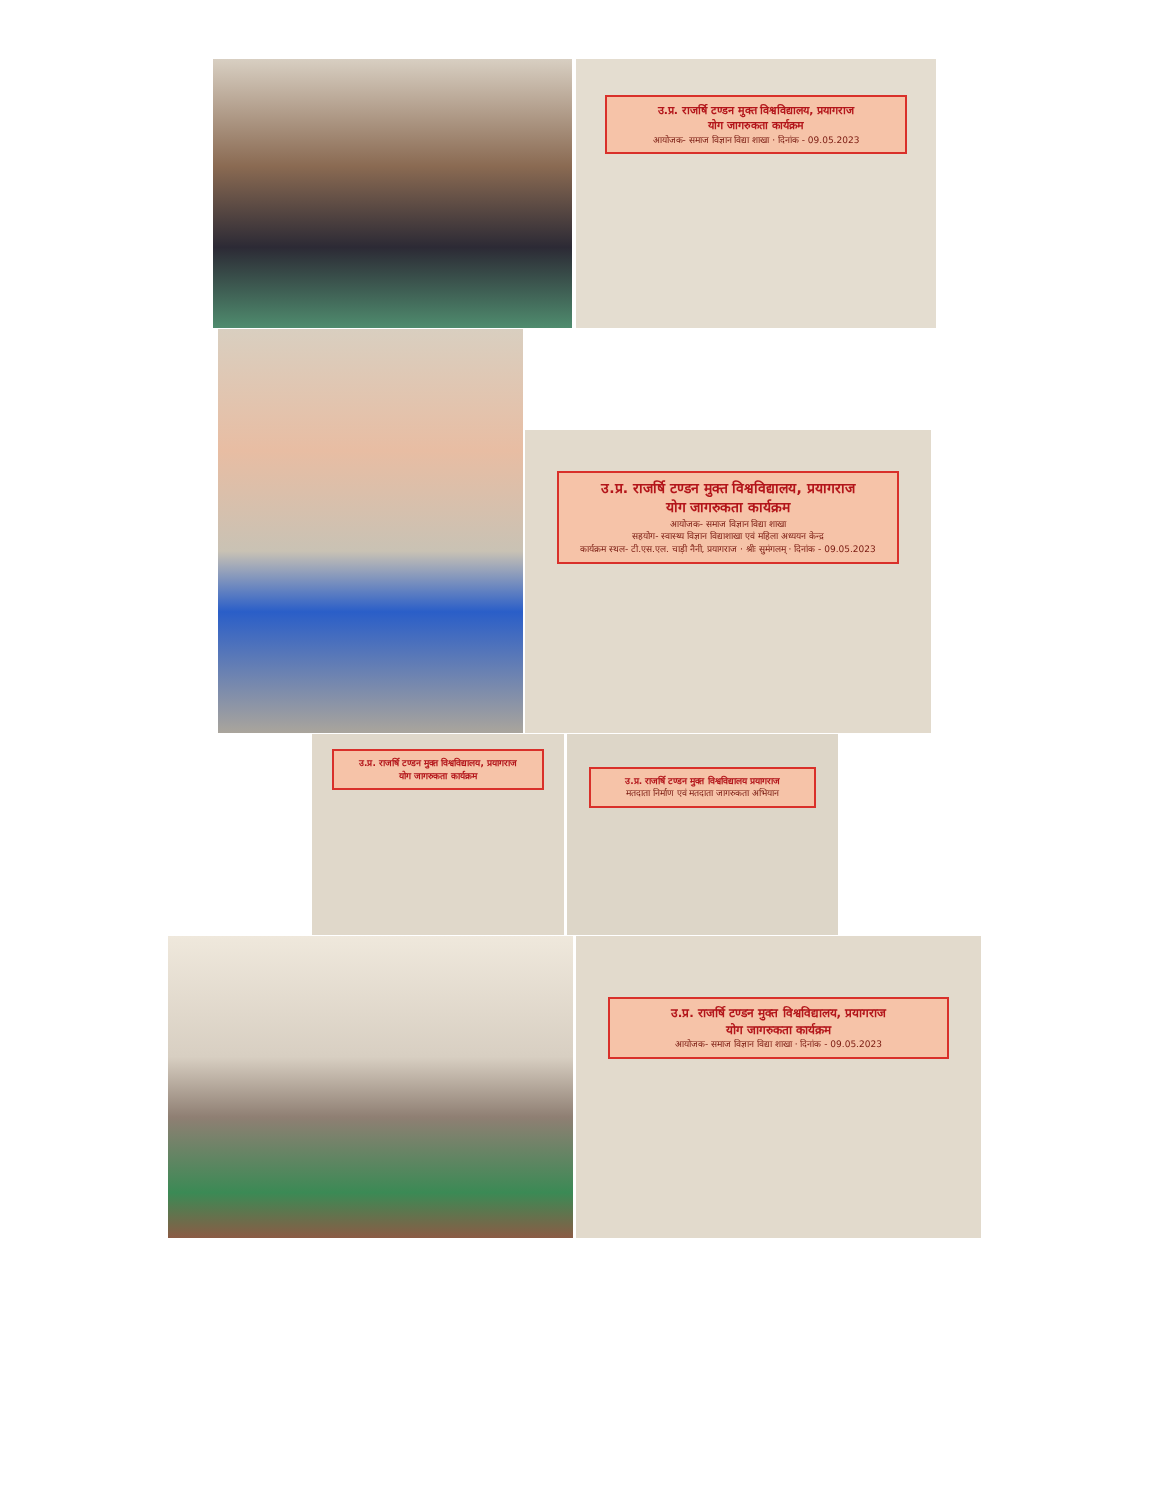उ.प्र. राजर्षि टण्डन मुक्त विश्वविद्यालय, प्रयागराज
योग जागरुकता कार्यक्रम
आयोजक- समाज विज्ञान विद्या शाखा · दिनांक - 09.05.2023
उ.प्र. राजर्षि टण्डन मुक्त विश्वविद्यालय, प्रयागराज
योग जागरुकता कार्यक्रम
आयोजक- समाज विज्ञान विद्या शाखा
सहयोग- स्वास्थ्य विज्ञान विद्याशाखा एवं महिला अध्ययन केन्द्र
कार्यक्रम स्थल- टी.एस.एल. चाड़ी नैनी, प्रयागराज · श्रीः सुमंगलम् · दिनांक - 09.05.2023
उ.प्र. राजर्षि टण्डन मुक्त विश्वविद्यालय, प्रयागराज
योग जागरुकता कार्यक्रम
उ.प्र. राजर्षि टण्डन मुक्त विश्वविद्यालय प्रयागराज
मतदाता निर्माण एवं मतदाता जागरुकता अभियान
उ.प्र. राजर्षि टण्डन मुक्त विश्वविद्यालय, प्रयागराज
योग जागरुकता कार्यक्रम
आयोजक- समाज विज्ञान विद्या शाखा · दिनांक - 09.05.2023